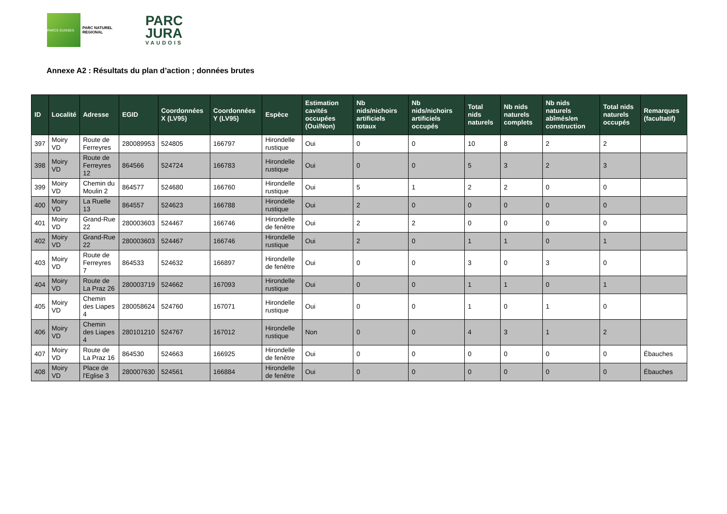PARCS SUISSES
PARC NATUREL REGIONAL
PARC
JURA
VAUDOIS
Annexe A2 : Résultats du plan d’action ; données brutes
| ID | Localité | Adresse | EGID | Coordonnées X (LV95) | Coordonnées Y (LV95) | Espèce | Estimation cavités occupées (Oui/Non) | Nb nids/nichoirs artificiels totaux | Nb nids/nichoirs artificiels occupés | Total nids naturels | Nb nids naturels complets | Nb nids naturels abîmés/en construction | Total nids naturels occupés | Remarques (facultatif) |
| --- | --- | --- | --- | --- | --- | --- | --- | --- | --- | --- | --- | --- | --- | --- |
| 397 | Moiry VD | Route de Ferreyres | 280089953 | 524805 | 166797 | Hirondelle rustique | Oui | 0 | 0 | 10 | 8 | 2 | 2 | |
| 398 | Moiry VD | Route de Ferreyres 12 | 864566 | 524724 | 166783 | Hirondelle rustique | Oui | 0 | 0 | 5 | 3 | 2 | 3 | |
| 399 | Moiry VD | Chemin du Moulin 2 | 864577 | 524680 | 166760 | Hirondelle rustique | Oui | 5 | 1 | 2 | 2 | 0 | 0 | |
| 400 | Moiry VD | La Ruelle 13 | 864557 | 524623 | 166788 | Hirondelle rustique | Oui | 2 | 0 | 0 | 0 | 0 | 0 | |
| 401 | Moiry VD | Grand-Rue 22 | 280003603 | 524467 | 166746 | Hirondelle de fenêtre | Oui | 2 | 2 | 0 | 0 | 0 | 0 | |
| 402 | Moiry VD | Grand-Rue 22 | 280003603 | 524467 | 166746 | Hirondelle rustique | Oui | 2 | 0 | 1 | 1 | 0 | 1 | |
| 403 | Moiry VD | Route de Ferreyres 7 | 864533 | 524632 | 166897 | Hirondelle de fenêtre | Oui | 0 | 0 | 3 | 0 | 3 | 0 | |
| 404 | Moiry VD | Route de La Praz 26 | 280003719 | 524662 | 167093 | Hirondelle rustique | Oui | 0 | 0 | 1 | 1 | 0 | 1 | |
| 405 | Moiry VD | Chemin des Liapes 4 | 280058624 | 524760 | 167071 | Hirondelle rustique | Oui | 0 | 0 | 1 | 0 | 1 | 0 | |
| 406 | Moiry VD | Chemin des Liapes 4 | 280101210 | 524767 | 167012 | Hirondelle rustique | Non | 0 | 0 | 4 | 3 | 1 | 2 | |
| 407 | Moiry VD | Route de La Praz 16 | 864530 | 524663 | 166925 | Hirondelle de fenêtre | Oui | 0 | 0 | 0 | 0 | 0 | 0 | Ébauches |
| 408 | Moiry VD | Place de l'Eglise 3 | 280007630 | 524561 | 166884 | Hirondelle de fenêtre | Oui | 0 | 0 | 0 | 0 | 0 | 0 | Ébauches |